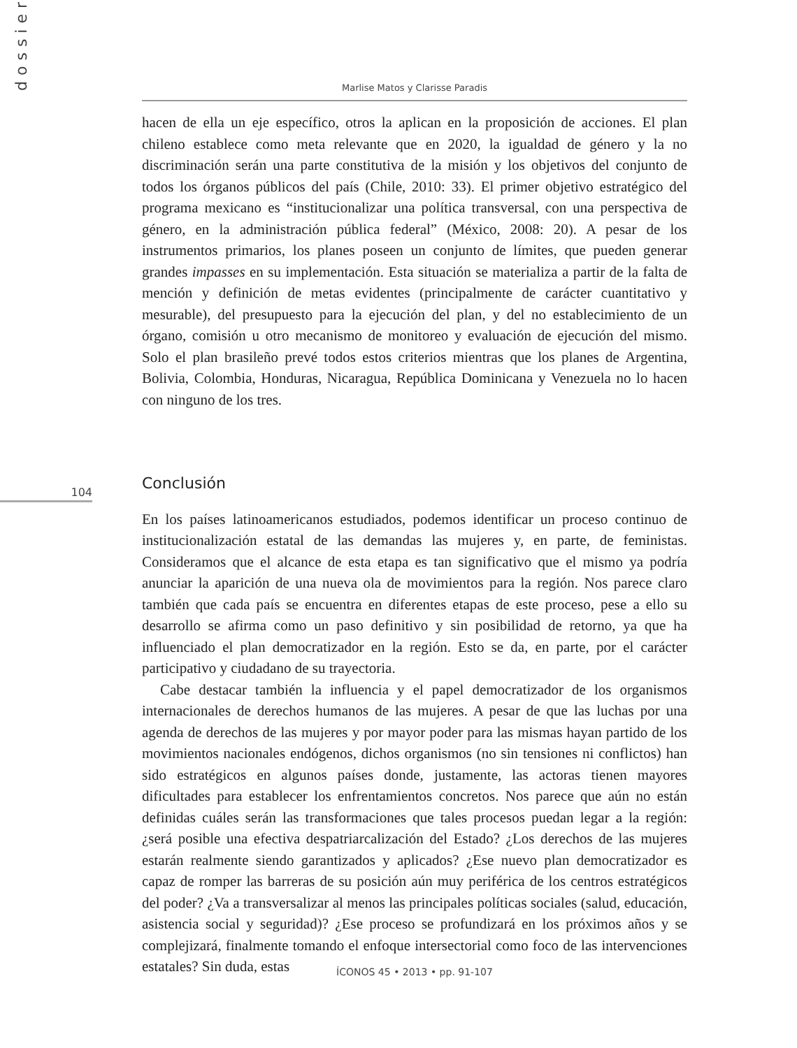dossier
Marlise Matos y Clarisse Paradis
104
hacen de ella un eje específico, otros la aplican en la proposición de acciones. El plan chileno establece como meta relevante que en 2020, la igualdad de género y la no discriminación serán una parte constitutiva de la misión y los objetivos del conjunto de todos los órganos públicos del país (Chile, 2010: 33). El primer objetivo estratégico del programa mexicano es “institucionalizar una política transversal, con una perspectiva de género, en la administración pública federal” (México, 2008: 20). A pesar de los instrumentos primarios, los planes poseen un conjunto de límites, que pueden generar grandes impasses en su implementación. Esta situación se materializa a partir de la falta de mención y definición de metas evidentes (principalmente de carácter cuantitativo y mesurable), del presupuesto para la ejecución del plan, y del no establecimiento de un órgano, comisión u otro mecanismo de monitoreo y evaluación de ejecución del mismo. Solo el plan brasileño prevé todos estos criterios mientras que los planes de Argentina, Bolivia, Colombia, Honduras, Nicaragua, República Dominicana y Venezuela no lo hacen con ninguno de los tres.
Conclusión
En los países latinoamericanos estudiados, podemos identificar un proceso continuo de institucionalización estatal de las demandas las mujeres y, en parte, de feministas. Consideramos que el alcance de esta etapa es tan significativo que el mismo ya podría anunciar la aparición de una nueva ola de movimientos para la región. Nos parece claro también que cada país se encuentra en diferentes etapas de este proceso, pese a ello su desarrollo se afirma como un paso definitivo y sin posibilidad de retorno, ya que ha influenciado el plan democratizador en la región. Esto se da, en parte, por el carácter participativo y ciudadano de su trayectoria.
Cabe destacar también la influencia y el papel democratizador de los organismos internacionales de derechos humanos de las mujeres. A pesar de que las luchas por una agenda de derechos de las mujeres y por mayor poder para las mismas hayan partido de los movimientos nacionales endógenos, dichos organismos (no sin tensiones ni conflictos) han sido estratégicos en algunos países donde, justamente, las actoras tienen mayores dificultades para establecer los enfrentamientos concretos. Nos parece que aún no están definidas cuáles serán las transformaciones que tales procesos puedan legar a la región: ¿será posible una efectiva despatriarcalización del Estado? ¿Los derechos de las mujeres estarán realmente siendo garantizados y aplicados? ¿Ese nuevo plan democratizador es capaz de romper las barreras de su posición aún muy periférica de los centros estratégicos del poder? ¿Va a transversalizar al menos las principales políticas sociales (salud, educación, asistencia social y seguridad)? ¿Ese proceso se profundizará en los próximos años y se complejizará, finalmente tomando el enfoque intersectorial como foco de las intervenciones estatales? Sin duda, estas
ÍCONOS 45 • 2013 • pp. 91-107